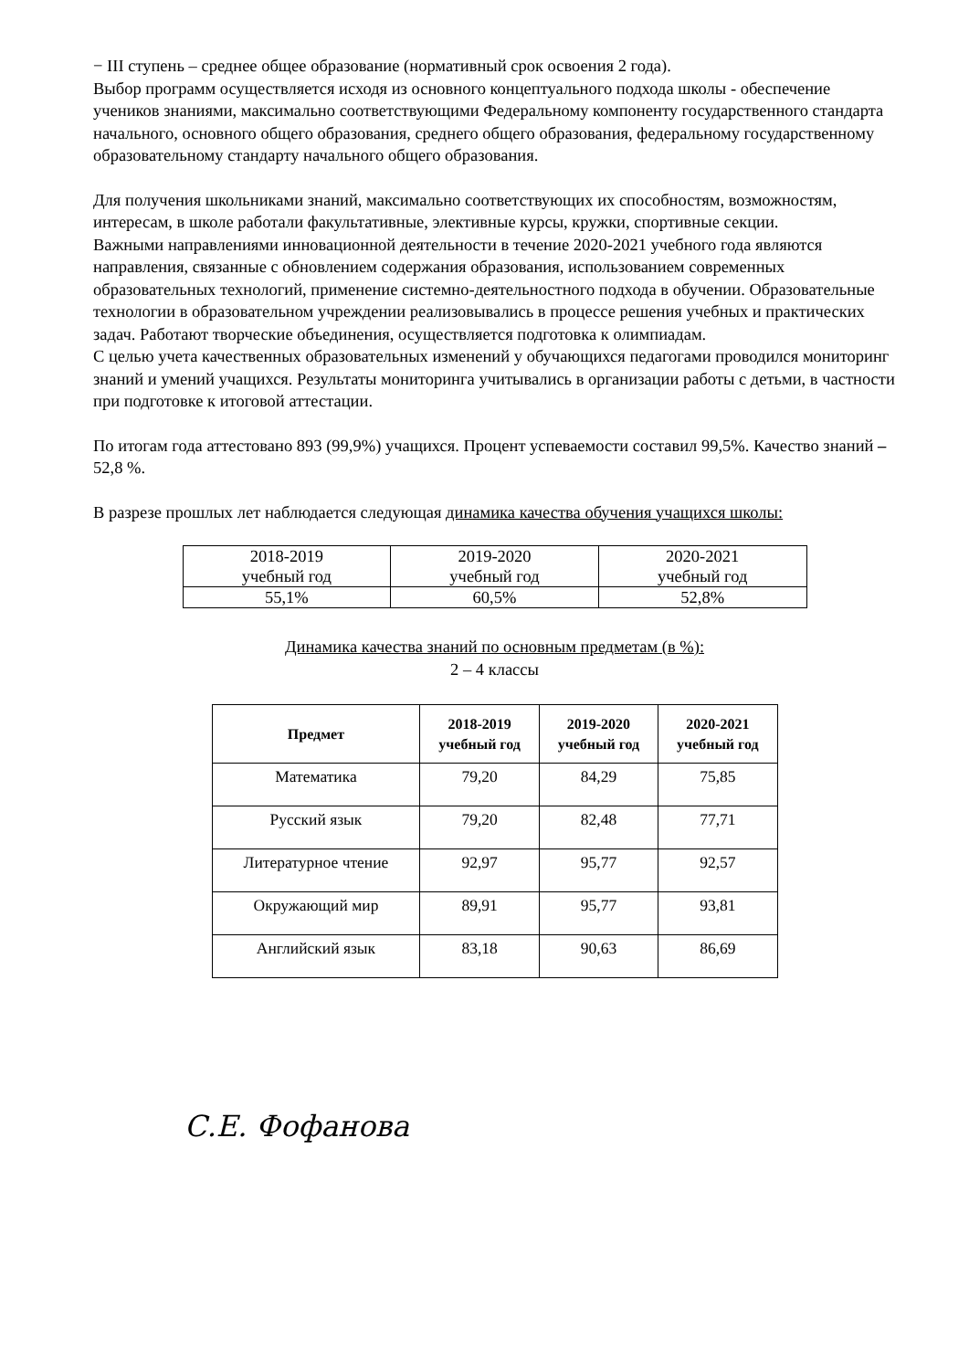− III ступень – среднее общее образование (нормативный срок освоения 2 года).
Выбор программ осуществляется исходя из основного концептуального подхода школы - обеспечение учеников знаниями, максимально соответствующими Федеральному компоненту государственного стандарта начального, основного общего образования, среднего общего образования, федеральному государственному образовательному стандарту начального общего образования.
Для получения школьниками знаний, максимально соответствующих их способностям, возможностям, интересам, в школе работали факультативные, элективные курсы, кружки, спортивные секции.
Важными направлениями инновационной деятельности в течение 2020-2021 учебного года являются направления, связанные с обновлением содержания образования, использованием современных образовательных технологий, применение системно-деятельностного подхода в обучении. Образовательные технологии в образовательном учреждении реализовывались в процессе решения учебных и практических задач. Работают творческие объединения, осуществляется подготовка к олимпиадам.
С целью учета качественных образовательных изменений у обучающихся педагогами проводился мониторинг знаний и умений учащихся. Результаты мониторинга учитывались в организации работы с детьми, в частности при подготовке к итоговой аттестации.
По итогам года аттестовано 893 (99,9%) учащихся. Процент успеваемости составил 99,5%. Качество знаний – 52,8 %.
В разрезе прошлых лет наблюдается следующая динамика качества обучения учащихся школы:
| 2018-2019 учебный год | 2019-2020 учебный год | 2020-2021 учебный год |
| 55,1% | 60,5% | 52,8% |
Динамика качества знаний по основным предметам (в %):
2 – 4 классы
| Предмет | 2018-2019 учебный год | 2019-2020 учебный год | 2020-2021 учебный год |
| --- | --- | --- | --- |
| Математика | 79,20 | 84,29 | 75,85 |
| Русский язык | 79,20 | 82,48 | 77,71 |
| Литературное чтение | 92,97 | 95,77 | 92,57 |
| Окружающий мир | 89,91 | 95,77 | 93,81 |
| Английский язык | 83,18 | 90,63 | 86,69 |
С.Е. Фофанова